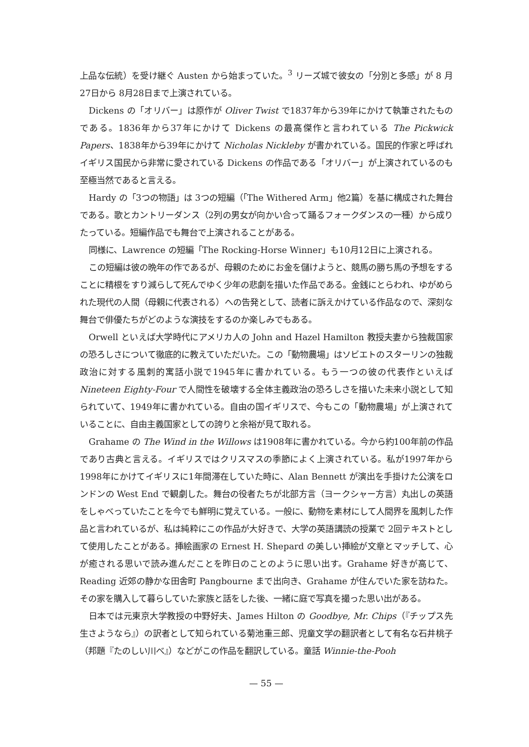上品な伝統）を受け継ぐ Austen から始まっていた。<sup>3</sup> リーズ城で彼女の「分別と多感」が 8 月27日から 8月28日まで上演されている。
Dickens の「オリバー」は原作が Oliver Twist で1837年から39年にかけて執筆されたものである。1836年から37年にかけて Dickens の最高傑作と言われている The Pickwick Papers、1838年から39年にかけて Nicholas Nickleby が書かれている。国民的作家と呼ばれイギリス国民から非常に愛されている Dickens の作品である「オリバー」が上演されているのも至極当然であると言える。
Hardy の「3つの物語」は 3つの短編（「The Withered Arm」他2篇）を基に構成された舞台である。歌とカントリーダンス（2列の男女が向かい合って踊るフォークダンスの一種）から成りたっている。短編作品でも舞台で上演されることがある。
同様に、Lawrence の短編「The Rocking-Horse Winner」も10月12日に上演される。
この短編は彼の晩年の作であるが、母親のためにお金を儲けようと、競馬の勝ち馬の予想をすることに精根をすり減らして死んでゆく少年の悲劇を描いた作品である。金銭にとらわれ、ゆがめられた現代の人間（母親に代表される）への告発として、読者に訴えかけている作品なので、深刻な舞台で俳優たちがどのような演技をするのか楽しみでもある。
Orwell といえば大学時代にアメリカ人の John and Hazel Hamilton 教授夫妻から独裁国家の恐ろしさについて徹底的に教えていただいた。この「動物農場」はソビエトのスターリンの独裁政治に対する風刺的寓話小説で1945年に書かれている。もう一つの彼の代表作といえば Nineteen Eighty-Four で人間性を破壊する全体主義政治の恐ろしさを描いた未来小説として知られていて、1949年に書かれている。自由の国イギリスで、今もこの「動物農場」が上演されていることに、自由主義国家としての誇りと余裕が見て取れる。
Grahame の The Wind in the Willows は1908年に書かれている。今から約100年前の作品であり古典と言える。イギリスではクリスマスの季節によく上演されている。私が1997年から1998年にかけてイギリスに1年間滞在していた時に、Alan Bennett が演出を手掛けた公演をロンドンの West End で観劇した。舞台の役者たちが北部方言（ヨークシャー方言）丸出しの英語をしゃべっていたことを今でも鮮明に覚えている。一般に、動物を素材にして人間界を風刺した作品と言われているが、私は純粋にこの作品が大好きで、大学の英語講読の授業で 2回テキストとして使用したことがある。挿絵画家の Ernest H. Shepard の美しい挿絵が文章とマッチして、心が癒される思いで読み進んだことを昨日のことのように思い出す。Grahame 好きが高じて、Reading 近郊の静かな田舎町 Pangbourne まで出向き、Grahame が住んでいた家を訪ねた。その家を購入して暮らしていた家族と話をした後、一緒に庭で写真を撮った思い出がある。
日本では元東京大学教授の中野好夫、James Hilton の Goodbye, Mr. Chips（『チップス先生さようなら』）の訳者として知られている菊池重三郎、児童文学の翻訳者として有名な石井桃子（邦題『たのしい川べ』）などがこの作品を翻訳している。童話 Winnie-the-Pooh
— 55 —